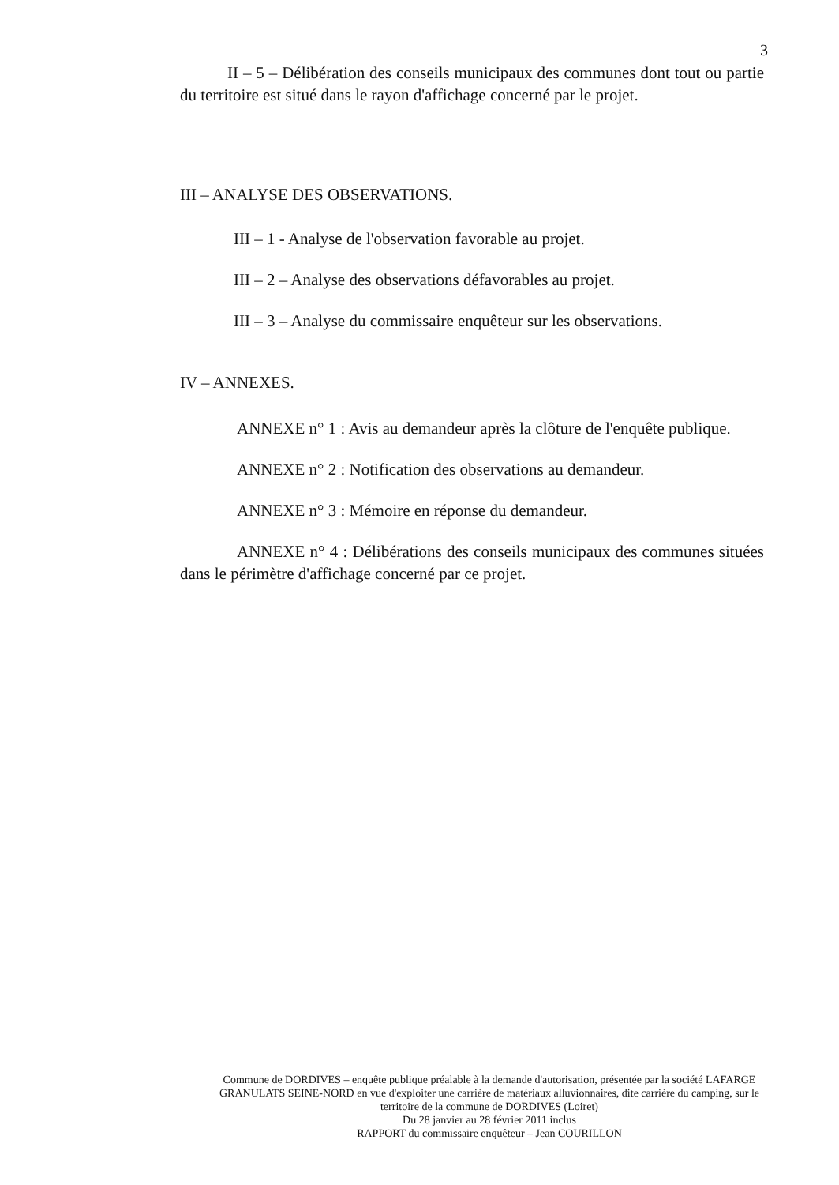3
II – 5 – Délibération des conseils municipaux des communes dont tout ou partie du territoire est situé dans le rayon d'affichage concerné par le projet.
III – ANALYSE DES OBSERVATIONS.
III – 1 - Analyse de l'observation favorable au projet.
III – 2 – Analyse des observations défavorables au projet.
III – 3 – Analyse du commissaire enquêteur sur les observations.
IV – ANNEXES.
ANNEXE n° 1 : Avis au demandeur après la clôture de l'enquête publique.
ANNEXE n° 2 : Notification des observations au demandeur.
ANNEXE n° 3 : Mémoire en réponse du demandeur.
ANNEXE n° 4 : Délibérations des conseils municipaux des communes situées dans le périmètre d'affichage concerné par ce projet.
Commune de DORDIVES – enquête publique préalable à la demande d'autorisation, présentée par la société LAFARGE GRANULATS SEINE-NORD en vue d'exploiter une carrière de matériaux alluvionnaires, dite carrière du camping, sur le territoire de la commune de DORDIVES (Loiret)
Du 28 janvier au 28 février 2011 inclus
RAPPORT du commissaire enquêteur – Jean COURILLON